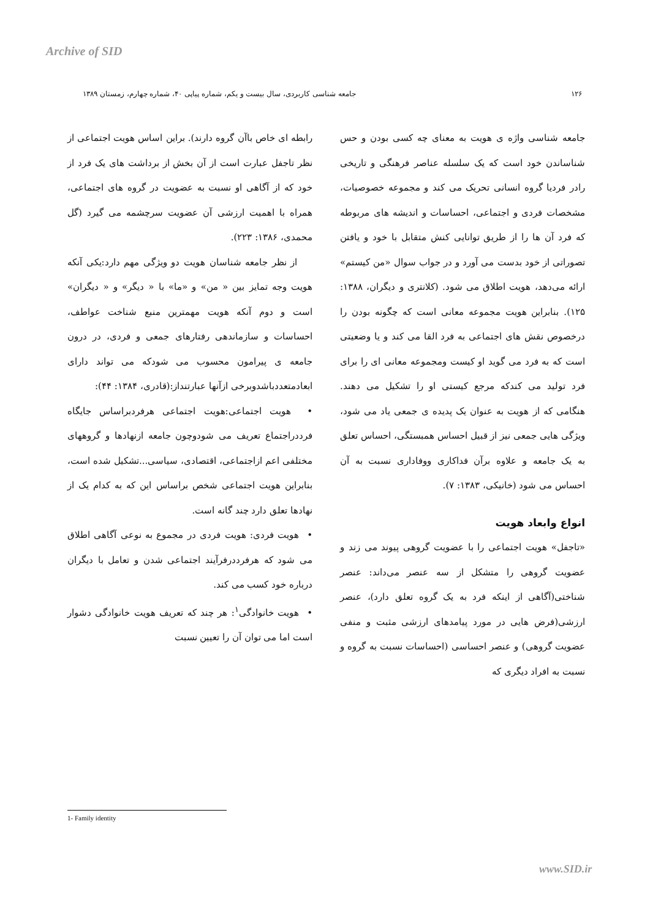Archive of SID
۱۲۶ جامعه شناسی کاربردی، سال بیست و یکم، شماره پیاپی ۴۰، شماره چهارم، زمستان ۱۳۸۹
جامعه شناسی واژه ی هویت به معنای چه کسی بودن و حس شناساندن خود است که یک سلسله عناصر فرهنگی و تاریخی رادر فردیا گروه انسانی تحریک می کند و مجموعه خصوصیات، مشخصات فردی و اجتماعی، احساسات و اندیشه های مربوطه که فرد آن ها را از طریق توانایی کنش متقابل با خود و یافتن تصوراتی از خود بدست می آورد و در جواب سوال «من کیستم» ارائه می‌دهد، هویت اطلاق می شود. (کلانتری و دیگران، ۱۳۸۸: ۱۲۵). بنابراین هویت مجموعه معانی است که چگونه بودن را درخصوص نقش های اجتماعی به فرد القا می کند و یا وضعیتی است که به فرد می گوید او کیست ومجموعه معانی ای را برای فرد تولید می کندکه مرجع کیستی او را تشکیل می دهند. هنگامی که از هویت به عنوان یک پدیده ی جمعی یاد می شود، ویژگی هایی جمعی نیز از قبیل احساس همبستگی، احساس تعلق به یک جامعه و علاوه برآن فداکاری ووفاداری نسبت به آن احساس می شود (خانیکی، ۱۳۸۳: ۷).
انواع وابعاد هویت
«تاجفل» هویت اجتماعی را با عضویت گروهی پیوند می زند و عضویت گروهی را متشکل از سه عنصر می‌داند: عنصر شناختی(آگاهی از اینکه فرد به یک گروه تعلق دارد)، عنصر ارزشی(فرض هایی در مورد پیامدهای ارزشی مثبت و منفی عضویت گروهی) و عنصر احساسی (احساسات نسبت به گروه و نسبت به افراد دیگری که
رابطه ای خاص باآن گروه دارند). براین اساس هویت اجتماعی از نظر تاجفل عبارت است از آن بخش از برداشت های یک فرد از خود که از آگاهی او نسبت به عضویت در گروه های اجتماعی، همراه با اهمیت ارزشی آن عضویت سرچشمه می گیرد (گل محمدی، ۱۳۸۶: ۲۲۳).
از نظر جامعه شناسان هویت دو ویژگی مهم دارد:یکی آنکه هویت وجه تمایز بین « من» و «ما» با « دیگر» و « دیگران» است و دوم آنکه هویت مهمترین منبع شناخت عواطف، احساسات و سازماندهی رفتارهای جمعی و فردی، در درون جامعه ی پیرامون محسوب می شودکه می تواند دارای ابعادمتعددباشدوبرخی ازآنها عبارتنداز:(قادری، ۱۳۸۴: ۴۴):
• هویت اجتماعی:هویت اجتماعی هرفردبراساس جایگاه فرددراجتماع تعریف می شودوچون جامعه ازنهادها و گروههای مختلفی اعم ازاجتماعی، اقتصادی، سیاسی...تشکیل شده است، بنابراین هویت اجتماعی شخص براساس این که به کدام یک از نهادها تعلق دارد چند گانه است.
• هویت فردی: هویت فردی در مجموع به نوعی آگاهی اطلاق می شود که هرفرددرفرآیند اجتماعی شدن و تعامل با دیگران درباره خود کسب می کند.
• هویت خانوادگی<sup>۱</sup>: هر چند که تعریف هویت خانوادگی دشوار است اما می توان آن را تعیین نسبت
1- Family identity
www.SID.ir